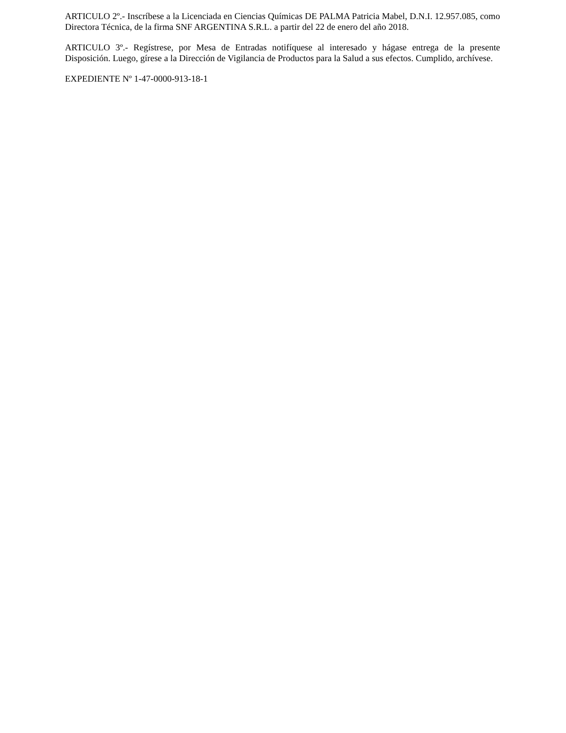ARTICULO 2º.- Inscríbese a la Licenciada en Ciencias Químicas DE PALMA Patricia Mabel, D.N.I. 12.957.085, como Directora Técnica, de la firma SNF ARGENTINA S.R.L. a partir del 22 de enero del año 2018.
ARTICULO 3º.- Regístrese, por Mesa de Entradas notifíquese al interesado y hágase entrega de la presente Disposición. Luego, gírese a la Dirección de Vigilancia de Productos para la Salud a sus efectos. Cumplido, archívese.
EXPEDIENTE Nº 1-47-0000-913-18-1